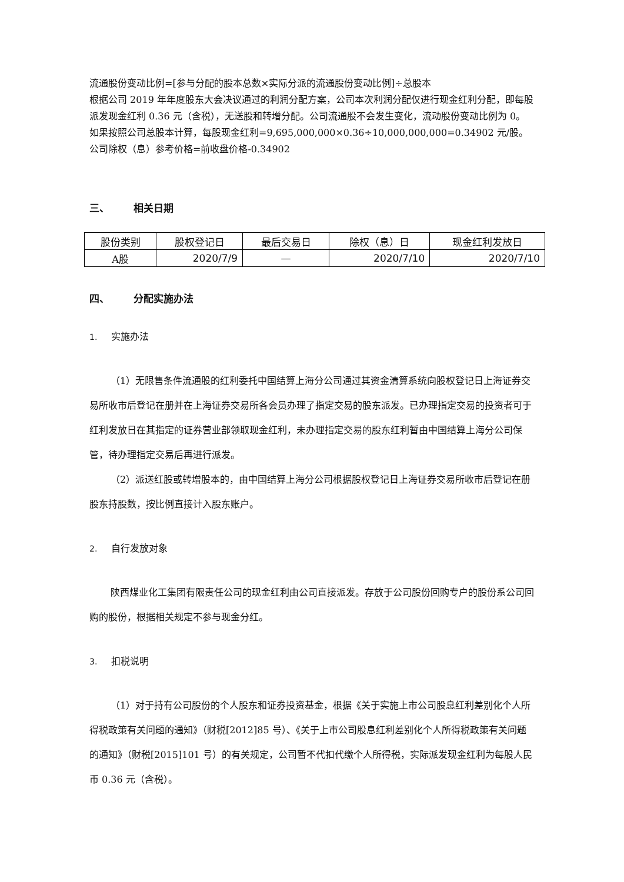流通股份变动比例=[参与分配的股本总数×实际分派的流通股份变动比例]÷总股本
根据公司 2019 年年度股东大会决议通过的利润分配方案，公司本次利润分配仅进行现金红利分配，即每股派发现金红利 0.36 元（含税），无送股和转增分配。公司流通股不会发生变化，流动股份变动比例为 0。
如果按照公司总股本计算，每股现金红利=9,695,000,000×0.36÷10,000,000,000=0.34902 元/股。
公司除权（息）参考价格=前收盘价格-0.34902
三、 相关日期
| 股份类别 | 股权登记日 | 最后交易日 | 除权（息）日 | 现金红利发放日 |
| --- | --- | --- | --- | --- |
| A股 | 2020/7/9 | — | 2020/7/10 | 2020/7/10 |
四、 分配实施办法
1. 实施办法
（1）无限售条件流通股的红利委托中国结算上海分公司通过其资金清算系统向股权登记日上海证券交易所收市后登记在册并在上海证券交易所各会员办理了指定交易的股东派发。已办理指定交易的投资者可于红利发放日在其指定的证券营业部领取现金红利，未办理指定交易的股东红利暂由中国结算上海分公司保管，待办理指定交易后再进行派发。
（2）派送红股或转增股本的，由中国结算上海分公司根据股权登记日上海证券交易所收市后登记在册股东持股数，按比例直接计入股东账户。
2. 自行发放对象
陕西煤业化工集团有限责任公司的现金红利由公司直接派发。存放于公司股份回购专户的股份系公司回购的股份，根据相关规定不参与现金分红。
3. 扣税说明
（1）对于持有公司股份的个人股东和证券投资基金，根据《关于实施上市公司股息红利差别化个人所得税政策有关问题的通知》（财税[2012]85 号）、《关于上市公司股息红利差别化个人所得税政策有关问题的通知》（财税[2015]101 号）的有关规定，公司暂不代扣代缴个人所得税，实际派发现金红利为每股人民币 0.36 元（含税）。